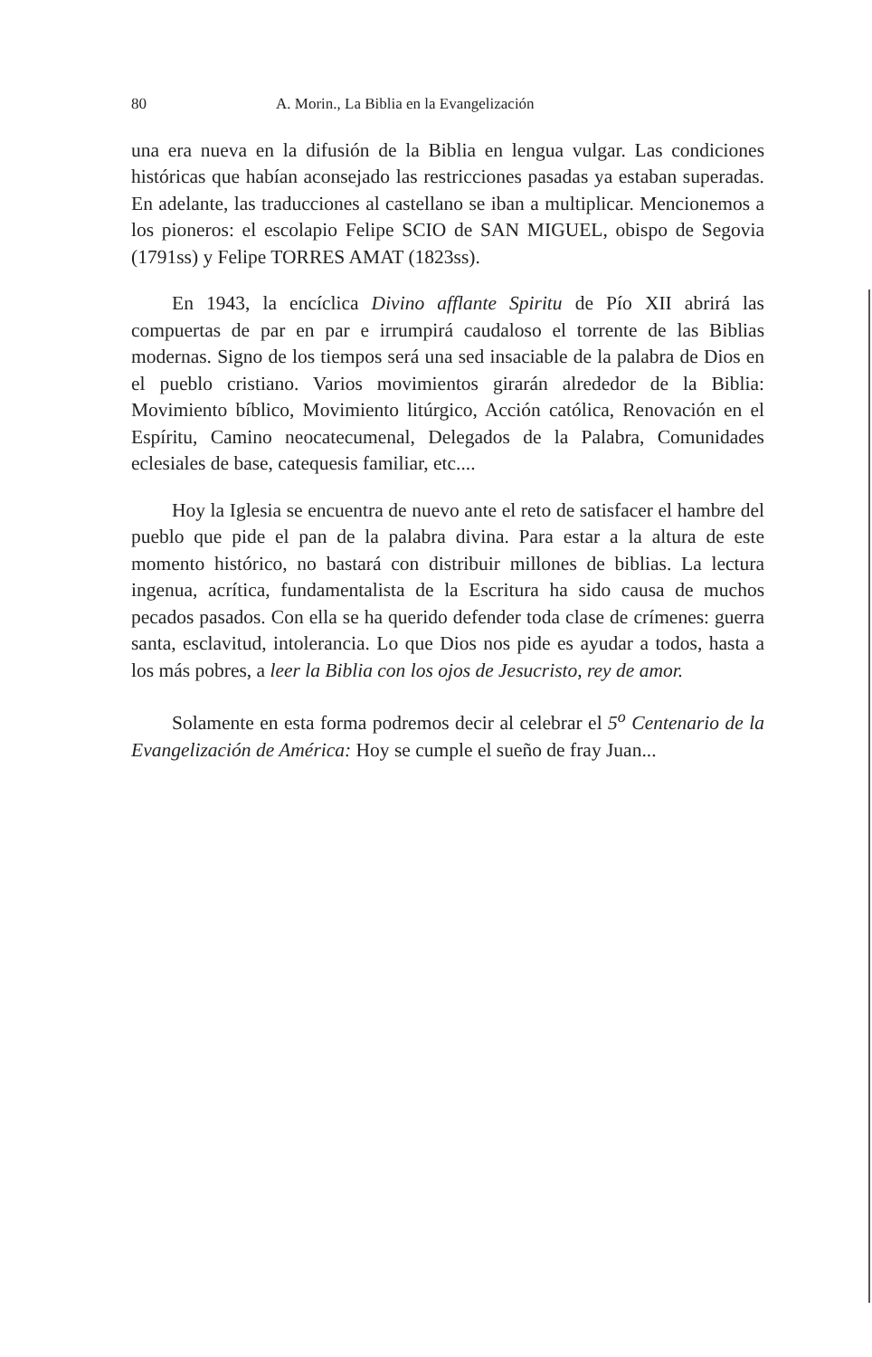80 A. Morin., La Biblia en la Evangelización
una era nueva en la difusión de la Biblia en lengua vulgar. Las condiciones históricas que habían aconsejado las restricciones pasadas ya estaban superadas. En adelante, las traducciones al castellano se iban a multiplicar. Mencionemos a los pioneros: el escolapio Felipe SCIO de SAN MIGUEL, obispo de Segovia (1791ss) y Felipe TORRES AMAT (1823ss).
En 1943, la encíclica Divino afflante Spiritu de Pío XII abrirá las compuertas de par en par e irrumpirá caudaloso el torrente de las Biblias modernas. Signo de los tiempos será una sed insaciable de la palabra de Dios en el pueblo cristiano. Varios movimientos girarán alrededor de la Biblia: Movimiento bíblico, Movimiento litúrgico, Acción católica, Renovación en el Espíritu, Camino neocatecumenal, Delegados de la Palabra, Comunidades eclesiales de base, catequesis familiar, etc....
Hoy la Iglesia se encuentra de nuevo ante el reto de satisfacer el hambre del pueblo que pide el pan de la palabra divina. Para estar a la altura de este momento histórico, no bastará con distribuir millones de biblias. La lectura ingenua, acrítica, fundamentalista de la Escritura ha sido causa de muchos pecados pasados. Con ella se ha querido defender toda clase de crímenes: guerra santa, esclavitud, intolerancia. Lo que Dios nos pide es ayudar a todos, hasta a los más pobres, a leer la Biblia con los ojos de Jesucristo, rey de amor.
Solamente en esta forma podremos decir al celebrar el 5<sup>o</sup> Centenario de la Evangelización de América: Hoy se cumple el sueño de fray Juan...